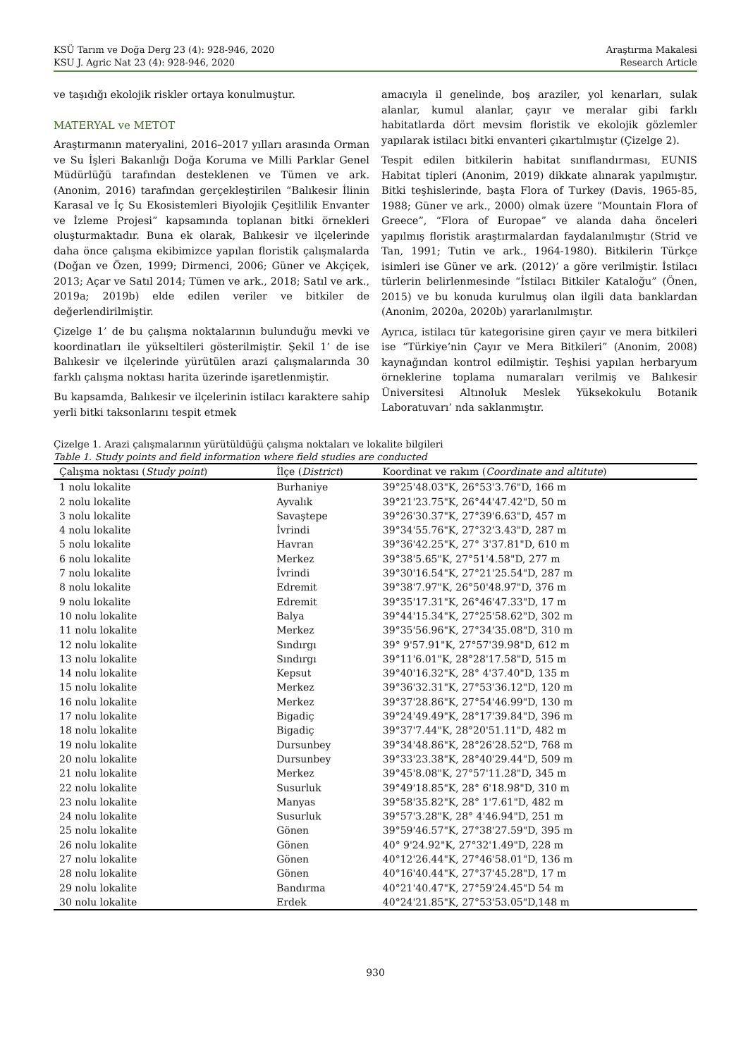KSÜ Tarım ve Doğa Derg 23 (4): 928-946, 2020
KSU J. Agric Nat 23 (4): 928-946, 2020
Araştırma Makalesi
Research Article
ve taşıdığı ekolojik riskler ortaya konulmuştur.
MATERYAL ve METOT
Araştırmanın materyalini, 2016–2017 yılları arasında Orman ve Su İşleri Bakanlığı Doğa Koruma ve Milli Parklar Genel Müdürlüğü tarafından desteklenen ve Tümen ve ark. (Anonim, 2016) tarafından gerçekleştirilen “Balıkesir İlinin Karasal ve İç Su Ekosistemleri Biyolojik Çeşitlilik Envanter ve İzleme Projesi” kapsamında toplanan bitki örnekleri oluşturmaktadır. Buna ek olarak, Balıkesir ve ilçelerinde daha önce çalışma ekibimizce yapılan floristik çalışmalarda (Doğan ve Özen, 1999; Dirmenci, 2006; Güner ve Akçiçek, 2013; Açar ve Satıl 2014; Tümen ve ark., 2018; Satıl ve ark., 2019a; 2019b) elde edilen veriler ve bitkiler de değerlendirilmiştir.
Çizelge 1’ de bu çalışma noktalarının bulunduğu mevki ve koordinatları ile yükseltileri gösterilmiştir. Şekil 1’ de ise Balıkesir ve ilçelerinde yürütülen arazi çalışmalarında 30 farklı çalışma noktası harita üzerinde işaretlenmiştir.
Bu kapsamda, Balıkesir ve ilçelerinin istilacı karaktere sahip yerli bitki taksonlarını tespit etmek
amacıyla il genelinde, boş araziler, yol kenarları, sulak alanlar, kumul alanlar, çayır ve meralar gibi farklı habitatlarda dört mevsim floristik ve ekolojik gözlemler yapılarak istilacı bitki envanteri çıkartılmıştır (Çizelge 2).
Tespit edilen bitkilerin habitat sınıflandırması, EUNIS Habitat tipleri (Anonim, 2019) dikkate alınarak yapılmıştır. Bitki teşhislerinde, başta Flora of Turkey (Davis, 1965-85, 1988; Güner ve ark., 2000) olmak üzere “Mountain Flora of Greece”, “Flora of Europae” ve alanda daha önceleri yapılmış floristik araştırmalardan faydalanılmıştır (Strid ve Tan, 1991; Tutin ve ark., 1964-1980). Bitkilerin Türkçe isimleri ise Güner ve ark. (2012)’ a göre verilmiştir. İstilacı türlerin belirlenmesinde “İstilacı Bitkiler Kataloğu” (Önen, 2015) ve bu konuda kurulmuş olan ilgili data banklardan (Anonim, 2020a, 2020b) yararlanılmıştır.
Ayrıca, istilacı tür kategorisine giren çayır ve mera bitkileri ise “Türkiye’nin Çayır ve Mera Bitkileri” (Anonim, 2008) kaynağından kontrol edilmiştir. Teşhisi yapılan herbaryum örneklerine toplama numaraları verilmiş ve Balıkesir Üniversitesi Altınoluk Meslek Yüksekokulu Botanik Laboratuvarı’ nda saklanmıştır.
Çizelge 1. Arazi çalışmalarının yürütüldüğü çalışma noktaları ve lokalite bilgileri
Table 1. Study points and field information where field studies are conducted
| Çalışma noktası ( Study point ) | İlçe ( District ) | Koordinat ve rakım ( Coordinate and altitute ) |
| --- | --- | --- |
| 1 nolu lokalite | Burhaniye | 39°25'48.03"K, 26°53'3.76"D, 166 m |
| 2 nolu lokalite | Ayvalık | 39°21'23.75"K, 26°44'47.42"D, 50 m |
| 3 nolu lokalite | Savaştepe | 39°26'30.37"K, 27°39'6.63"D, 457 m |
| 4 nolu lokalite | İvrindi | 39°34'55.76"K, 27°32'3.43"D, 287 m |
| 5 nolu lokalite | Havran | 39°36'42.25"K, 27° 3'37.81"D, 610 m |
| 6 nolu lokalite | Merkez | 39°38'5.65"K, 27°51'4.58"D, 277 m |
| 7 nolu lokalite | İvrindi | 39°30'16.54"K, 27°21'25.54"D, 287 m |
| 8 nolu lokalite | Edremit | 39°38'7.97"K, 26°50'48.97"D, 376 m |
| 9 nolu lokalite | Edremit | 39°35'17.31"K, 26°46'47.33"D, 17 m |
| 10 nolu lokalite | Balya | 39°44'15.34"K, 27°25'58.62"D, 302 m |
| 11 nolu lokalite | Merkez | 39°35'56.96"K, 27°34'35.08"D, 310 m |
| 12 nolu lokalite | Sındırgı | 39° 9'57.91"K, 27°57'39.98"D, 612 m |
| 13 nolu lokalite | Sındırgı | 39°11'6.01"K, 28°28'17.58"D, 515 m |
| 14 nolu lokalite | Kepsut | 39°40'16.32"K, 28° 4'37.40"D, 135 m |
| 15 nolu lokalite | Merkez | 39°36'32.31"K, 27°53'36.12"D, 120 m |
| 16 nolu lokalite | Merkez | 39°37'28.86"K, 27°54'46.99"D, 130 m |
| 17 nolu lokalite | Bigadiç | 39°24'49.49"K, 28°17'39.84"D, 396 m |
| 18 nolu lokalite | Bigadiç | 39°37'7.44"K, 28°20'51.11"D, 482 m |
| 19 nolu lokalite | Dursunbey | 39°34'48.86"K, 28°26'28.52"D, 768 m |
| 20 nolu lokalite | Dursunbey | 39°33'23.38"K, 28°40'29.44"D, 509 m |
| 21 nolu lokalite | Merkez | 39°45'8.08"K, 27°57'11.28"D, 345 m |
| 22 nolu lokalite | Susurluk | 39°49'18.85"K, 28° 6'18.98"D, 310 m |
| 23 nolu lokalite | Manyas | 39°58'35.82"K, 28° 1'7.61"D, 482 m |
| 24 nolu lokalite | Susurluk | 39°57'3.28"K, 28° 4'46.94"D, 251 m |
| 25 nolu lokalite | Gönen | 39°59'46.57"K, 27°38'27.59"D, 395 m |
| 26 nolu lokalite | Gönen | 40° 9'24.92"K, 27°32'1.49"D, 228 m |
| 27 nolu lokalite | Gönen | 40°12'26.44"K, 27°46'58.01"D, 136 m |
| 28 nolu lokalite | Gönen | 40°16'40.44"K, 27°37'45.28"D, 17 m |
| 29 nolu lokalite | Bandırma | 40°21'40.47"K, 27°59'24.45"D 54 m |
| 30 nolu lokalite | Erdek | 40°24'21.85"K, 27°53'53.05"D,148 m |
930